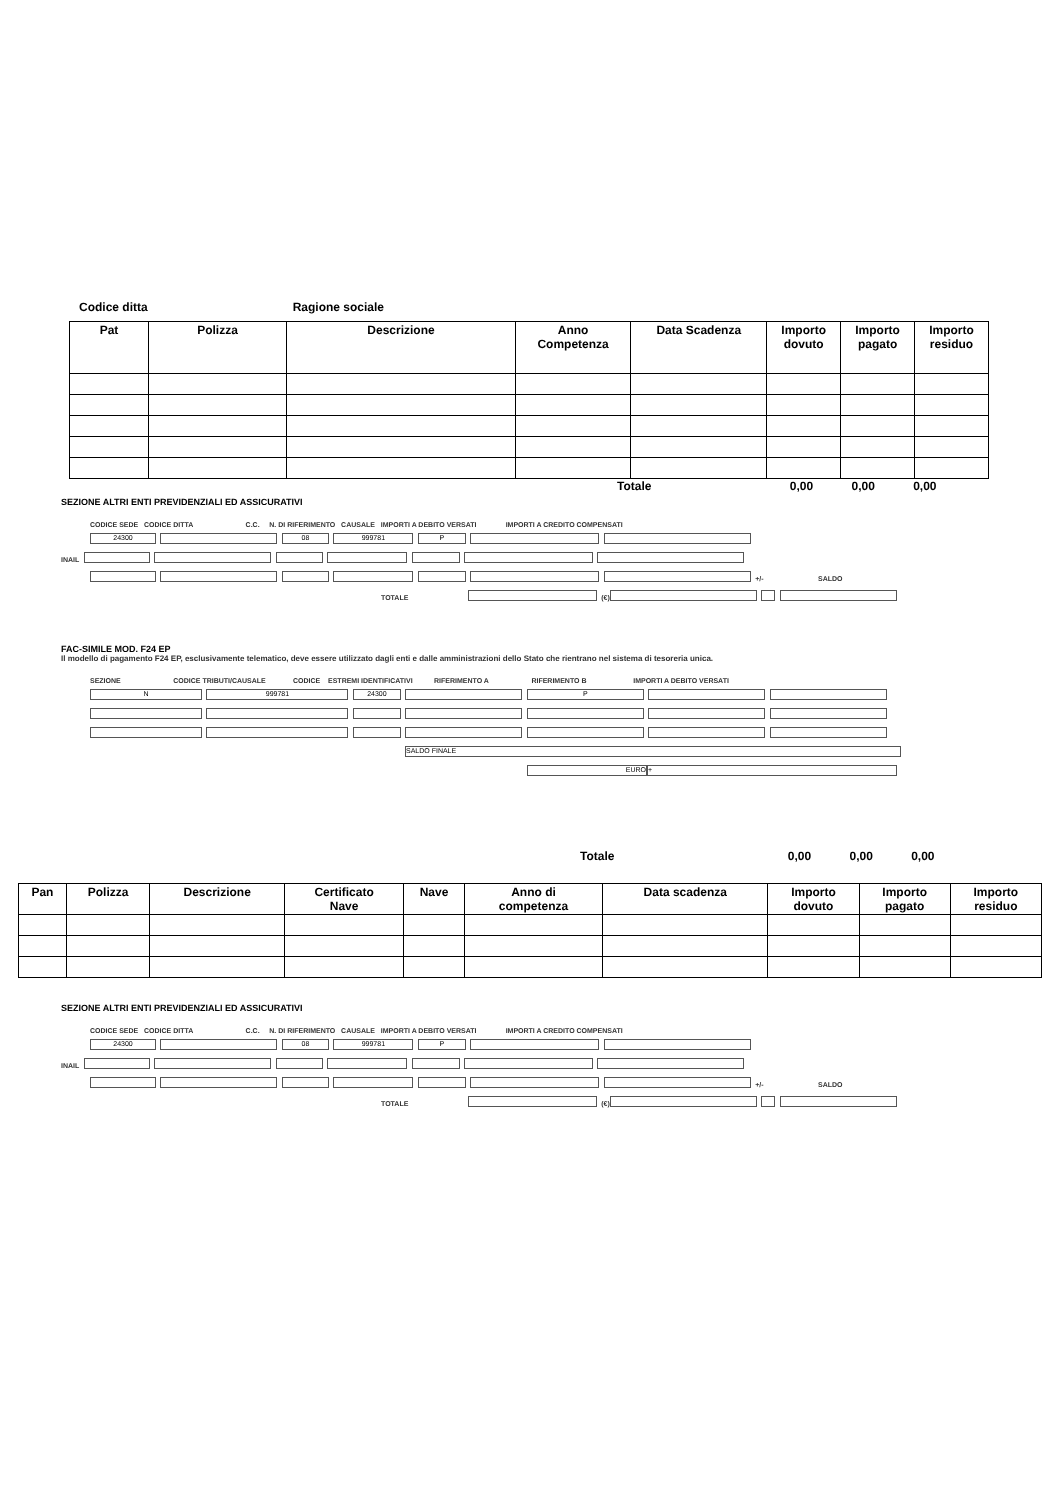Codice ditta Ragione sociale
| Pat | Polizza | Descrizione | Anno Competenza | Data Scadenza | Importo dovuto | Importo pagato | Importo residuo |
| --- | --- | --- | --- | --- | --- | --- | --- |
Totale 0,00 0,00 0,00
SEZIONE ALTRI ENTI PREVIDENZIALI ED ASSICURATIVI
CODICE SEDE CODICE DITTA C.C. N. DI RIFERIMENTO CAUSALE IMPORTI A DEBITO VERSATI IMPORTI A CREDITO COMPENSATI
24300 08 999781 P
INAIL
+/- SALDO
TOTALE (€)
FAC-SIMILE MOD. F24 EP
Il modello di pagamento F24 EP, esclusivamente telematico, deve essere utilizzato dagli enti e dalle amministrazioni dello Stato che rientrano nel sistema di tesoreria unica.
SEZIONE CODICE TRIBUTI/CAUSALE CODICE ESTREMI IDENTIFICATIVI RIFERIMENTO A RIFERIMENTO B IMPORTI A DEBITO VERSATI
N 999781 24300 P
SALDO FINALE
EURO +
Totale 0,00 0,00 0,00
| Pan | Polizza | Descrizione | Certificato Nave | Nave | Anno di competenza | Data scadenza | Importo dovuto | Importo pagato | Importo residuo |
| --- | --- | --- | --- | --- | --- | --- | --- | --- | --- |
SEZIONE ALTRI ENTI PREVIDENZIALI ED ASSICURATIVI
CODICE SEDE CODICE DITTA C.C. N. DI RIFERIMENTO CAUSALE IMPORTI A DEBITO VERSATI IMPORTI A CREDITO COMPENSATI
24300 08 999781 P
INAIL
+/- SALDO
TOTALE (€)